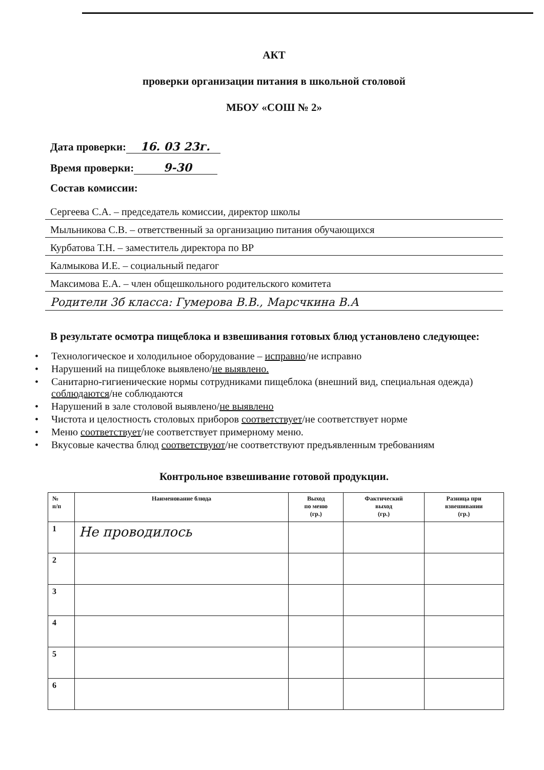АКТ
проверки организации питания в школьной столовой
МБОУ «СОШ № 2»
Дата проверки: 16. 03 23г.
Время проверки: 9-30
Состав комиссии:
Сергеева С.А. – председатель комиссии, директор школы
Мыльникова С.В. – ответственный за организацию питания обучающихся
Курбатова Т.Н. – заместитель директора по ВР
Калмыкова И.Е. – социальный педагог
Максимова Е.А. – член общешкольного родительского комитета
Родители 3б класса: Гумерова В.В., Марсчкина В.А
В результате осмотра пищеблока и взвешивания готовых блюд установлено следующее:
• Технологическое и холодильное оборудование – исправно/не исправно
• Нарушений на пищеблоке выявлено/не выявлено.
• Санитарно-гигиенические нормы сотрудниками пищеблока (внешний вид, специальная одежда) соблюдаются/не соблюдаются
• Нарушений в зале столовой выявлено/не выявлено
• Чистота и целостность столовых приборов соответствует/не соответствует норме
• Меню соответствует/не соответствует примерному меню.
• Вкусовые качества блюд соответствуют/не соответствуют предъявленным требованиям
Контрольное взвешивание готовой продукции.
| № п/п | Наименование блюда | Выход по меню (гр.) | Фактический выход (гр.) | Разница при взвешивании (гр.) |
| --- | --- | --- | --- | --- |
| 1 | Не проводилось | | | |
| 2 | | | | |
| 3 | | | | |
| 4 | | | | |
| 5 | | | | |
| 6 | | | | |